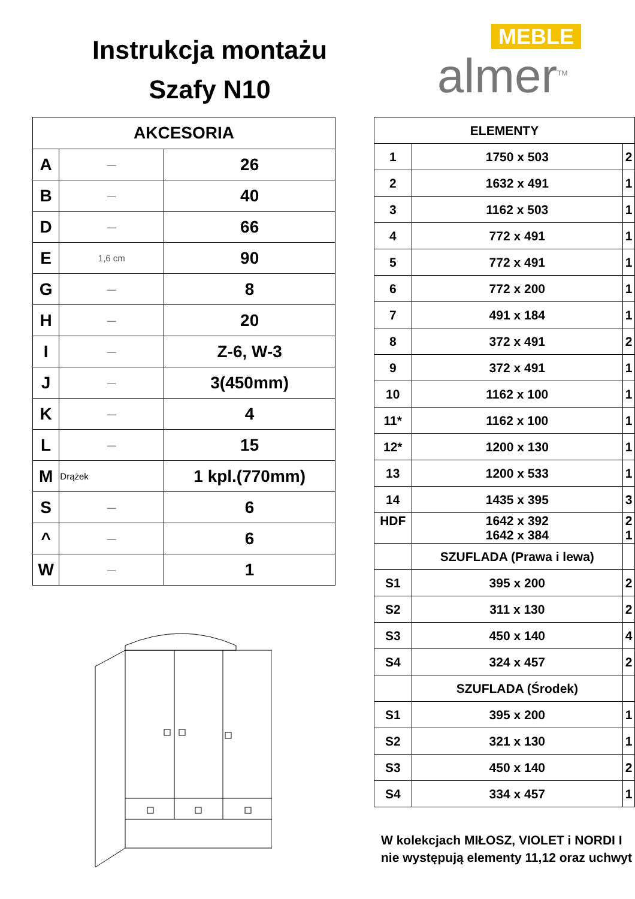Instrukcja montażu
Szafy N10
MEBLE
almer<sup>TM</sup>
| AKCESORIA | | |
| --- | --- | --- |
| A | — | 26 |
| B | — | 40 |
| D | — | 66 |
| E | 1,6 cm | 90 |
| G | — | 8 |
| H | — | 20 |
| I | — | Z-6, W-3 |
| J | — | 3(450mm) |
| K | — | 4 |
| L | — | 15 |
| M | Drążek | 1 kpl.(770mm) |
| S | — | 6 |
| ^ | — | 6 |
| W | — | 1 |
| ELEMENTY | | |
| --- | --- | --- |
| 1 | 1750 x 503 | 2 |
| 2 | 1632 x 491 | 1 |
| 3 | 1162 x 503 | 1 |
| 4 | 772 x 491 | 1 |
| 5 | 772 x 491 | 1 |
| 6 | 772 x 200 | 1 |
| 7 | 491 x 184 | 1 |
| 8 | 372 x 491 | 2 |
| 9 | 372 x 491 | 1 |
| 10 | 1162 x 100 | 1 |
| 11* | 1162 x 100 | 1 |
| 12* | 1200 x 130 | 1 |
| 13 | 1200 x 533 | 1 |
| 14 | 1435 x 395 | 3 |
| HDF | 1642 x 392 1642 x 384 | 2 1 |
| | SZUFLADA (Prawa i lewa) | |
| S1 | 395 x 200 | 2 |
| S2 | 311 x 130 | 2 |
| S3 | 450 x 140 | 4 |
| S4 | 324 x 457 | 2 |
| | SZUFLADA (Środek) | |
| S1 | 395 x 200 | 1 |
| S2 | 321 x 130 | 1 |
| S3 | 450 x 140 | 2 |
| S4 | 334 x 457 | 1 |
W kolekcjach MIŁOSZ, VIOLET i NORDI I nie występują elementy 11,12 oraz uchwyt